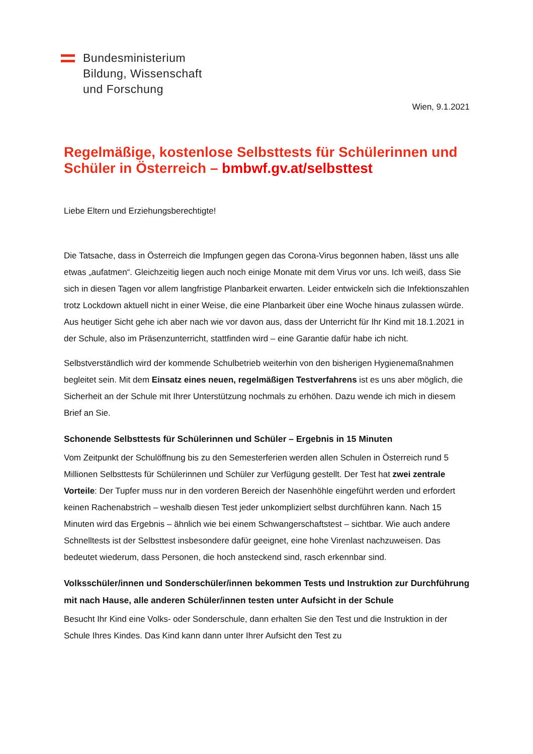Bundesministerium
Bildung, Wissenschaft
und Forschung
Wien, 9.1.2021
Regelmäßige, kostenlose Selbsttests für Schülerinnen und Schüler in Österreich – bmbwf.gv.at/selbsttest
Liebe Eltern und Erziehungsberechtigte!
Die Tatsache, dass in Österreich die Impfungen gegen das Corona-Virus begonnen haben, lässt uns alle etwas „aufatmen“. Gleichzeitig liegen auch noch einige Monate mit dem Virus vor uns. Ich weiß, dass Sie sich in diesen Tagen vor allem langfristige Planbarkeit erwarten. Leider entwickeln sich die Infektionszahlen trotz Lockdown aktuell nicht in einer Weise, die eine Planbarkeit über eine Woche hinaus zulassen würde. Aus heutiger Sicht gehe ich aber nach wie vor davon aus, dass der Unterricht für Ihr Kind mit 18.1.2021 in der Schule, also im Präsenzunterricht, stattfinden wird – eine Garantie dafür habe ich nicht.
Selbstverständlich wird der kommende Schulbetrieb weiterhin von den bisherigen Hygienemaßnahmen begleitet sein. Mit dem Einsatz eines neuen, regelmäßigen Testverfahrens ist es uns aber möglich, die Sicherheit an der Schule mit Ihrer Unterstützung nochmals zu erhöhen. Dazu wende ich mich in diesem Brief an Sie.
Schonende Selbsttests für Schülerinnen und Schüler – Ergebnis in 15 Minuten
Vom Zeitpunkt der Schulöffnung bis zu den Semesterferien werden allen Schulen in Österreich rund 5 Millionen Selbsttests für Schülerinnen und Schüler zur Verfügung gestellt. Der Test hat zwei zentrale Vorteile: Der Tupfer muss nur in den vorderen Bereich der Nasenhöhle eingeführt werden und erfordert keinen Rachenabstrich – weshalb diesen Test jeder unkompliziert selbst durchführen kann. Nach 15 Minuten wird das Ergebnis – ähnlich wie bei einem Schwangerschaftstest – sichtbar. Wie auch andere Schnelltests ist der Selbsttest insbesondere dafür geeignet, eine hohe Virenlast nachzuweisen. Das bedeutet wiederum, dass Personen, die hoch ansteckend sind, rasch erkennbar sind.
Volksschüler/innen und Sonderschüler/innen bekommen Tests und Instruktion zur Durchführung mit nach Hause, alle anderen Schüler/innen testen unter Aufsicht in der Schule
Besucht Ihr Kind eine Volks- oder Sonderschule, dann erhalten Sie den Test und die Instruktion in der Schule Ihres Kindes. Das Kind kann dann unter Ihrer Aufsicht den Test zu